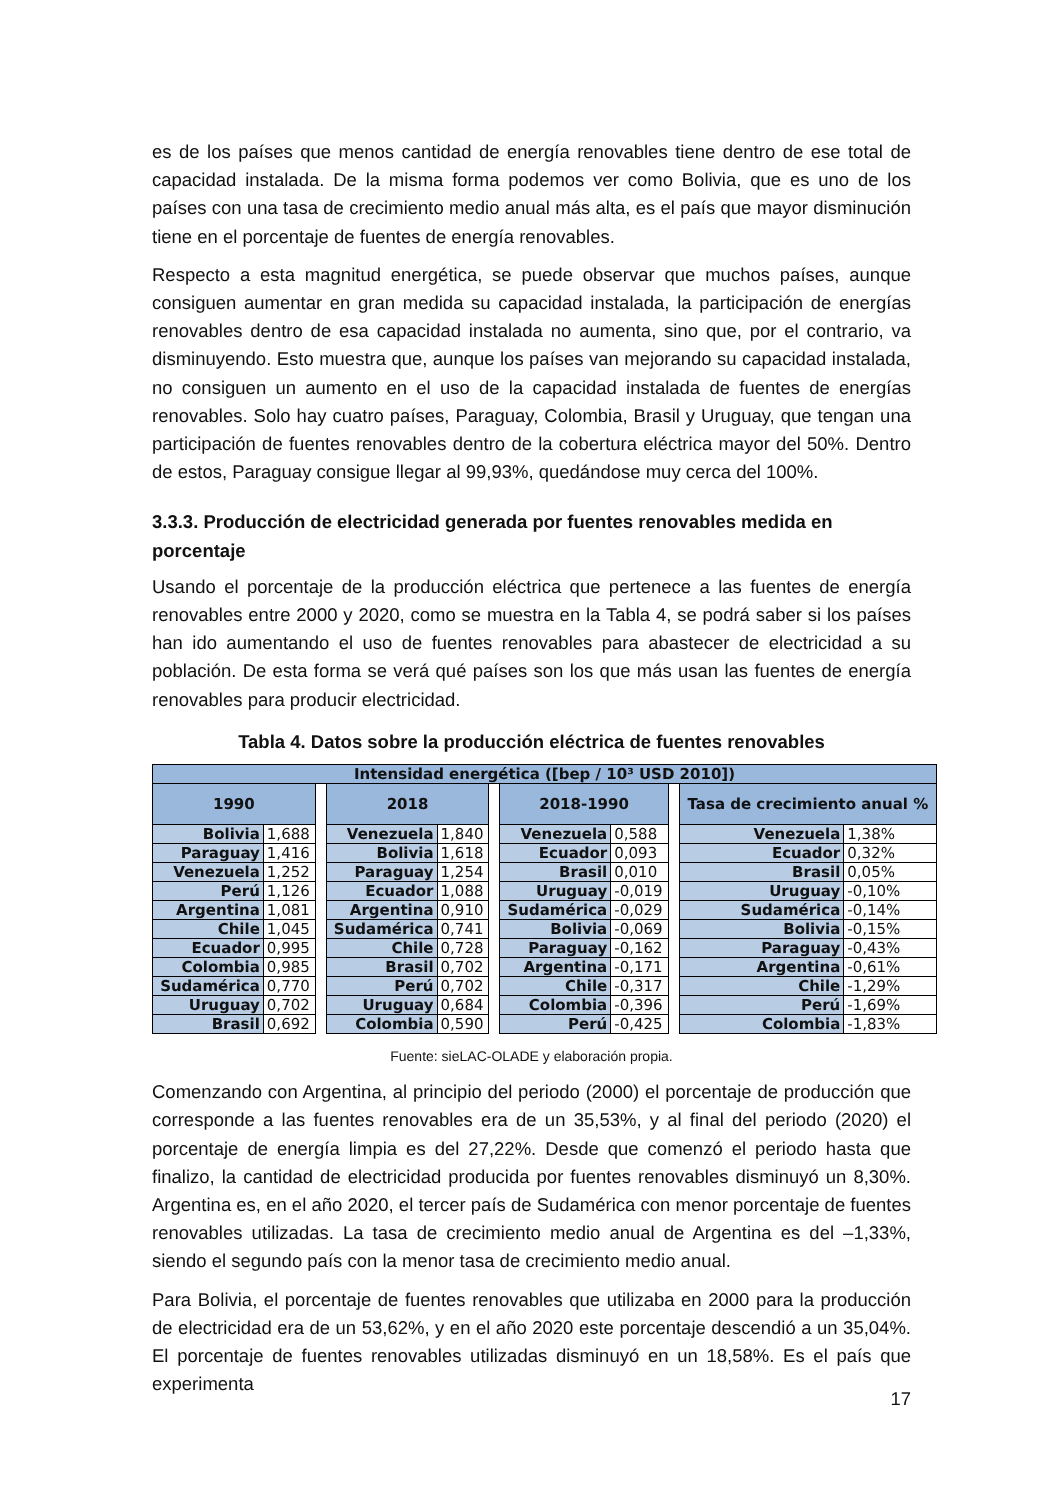es de los países que menos cantidad de energía renovables tiene dentro de ese total de capacidad instalada. De la misma forma podemos ver como Bolivia, que es uno de los países con una tasa de crecimiento medio anual más alta, es el país que mayor disminución tiene en el porcentaje de fuentes de energía renovables.
Respecto a esta magnitud energética, se puede observar que muchos países, aunque consiguen aumentar en gran medida su capacidad instalada, la participación de energías renovables dentro de esa capacidad instalada no aumenta, sino que, por el contrario, va disminuyendo. Esto muestra que, aunque los países van mejorando su capacidad instalada, no consiguen un aumento en el uso de la capacidad instalada de fuentes de energías renovables. Solo hay cuatro países, Paraguay, Colombia, Brasil y Uruguay, que tengan una participación de fuentes renovables dentro de la cobertura eléctrica mayor del 50%. Dentro de estos, Paraguay consigue llegar al 99,93%, quedándose muy cerca del 100%.
3.3.3. Producción de electricidad generada por fuentes renovables medida en porcentaje
Usando el porcentaje de la producción eléctrica que pertenece a las fuentes de energía renovables entre 2000 y 2020, como se muestra en la Tabla 4, se podrá saber si los países han ido aumentando el uso de fuentes renovables para abastecer de electricidad a su población. De esta forma se verá qué países son los que más usan las fuentes de energía renovables para producir electricidad.
Tabla 4. Datos sobre la producción eléctrica de fuentes renovables
| Intensidad energética ([bep / 10³ USD 2010]) | | | | | | | | | | |
| --- | --- | --- | --- | --- | --- | --- | --- | --- | --- | --- |
| 1990 | | | 2018 | | | 2018-1990 | | | Tasa de crecimiento anual % | |
| Bolivia | 1,688 | | Venezuela | 1,840 | | Venezuela | 0,588 | | Venezuela | 1,38% |
| Paraguay | 1,416 | | Bolivia | 1,618 | | Ecuador | 0,093 | | Ecuador | 0,32% |
| Venezuela | 1,252 | | Paraguay | 1,254 | | Brasil | 0,010 | | Brasil | 0,05% |
| Perú | 1,126 | | Ecuador | 1,088 | | Uruguay | -0,019 | | Uruguay | -0,10% |
| Argentina | 1,081 | | Argentina | 0,910 | | Sudamérica | -0,029 | | Sudamérica | -0,14% |
| Chile | 1,045 | | Sudamérica | 0,741 | | Bolivia | -0,069 | | Bolivia | -0,15% |
| Ecuador | 0,995 | | Chile | 0,728 | | Paraguay | -0,162 | | Paraguay | -0,43% |
| Colombia | 0,985 | | Brasil | 0,702 | | Argentina | -0,171 | | Argentina | -0,61% |
| Sudamérica | 0,770 | | Perú | 0,702 | | Chile | -0,317 | | Chile | -1,29% |
| Uruguay | 0,702 | | Uruguay | 0,684 | | Colombia | -0,396 | | Perú | -1,69% |
| Brasil | 0,692 | | Colombia | 0,590 | | Perú | -0,425 | | Colombia | -1,83% |
Fuente: sieLAC-OLADE y elaboración propia.
Comenzando con Argentina, al principio del periodo (2000) el porcentaje de producción que corresponde a las fuentes renovables era de un 35,53%, y al final del periodo (2020) el porcentaje de energía limpia es del 27,22%. Desde que comenzó el periodo hasta que finalizo, la cantidad de electricidad producida por fuentes renovables disminuyó un 8,30%. Argentina es, en el año 2020, el tercer país de Sudamérica con menor porcentaje de fuentes renovables utilizadas. La tasa de crecimiento medio anual de Argentina es del –1,33%, siendo el segundo país con la menor tasa de crecimiento medio anual.
Para Bolivia, el porcentaje de fuentes renovables que utilizaba en 2000 para la producción de electricidad era de un 53,62%, y en el año 2020 este porcentaje descendió a un 35,04%. El porcentaje de fuentes renovables utilizadas disminuyó en un 18,58%. Es el país que experimenta
17